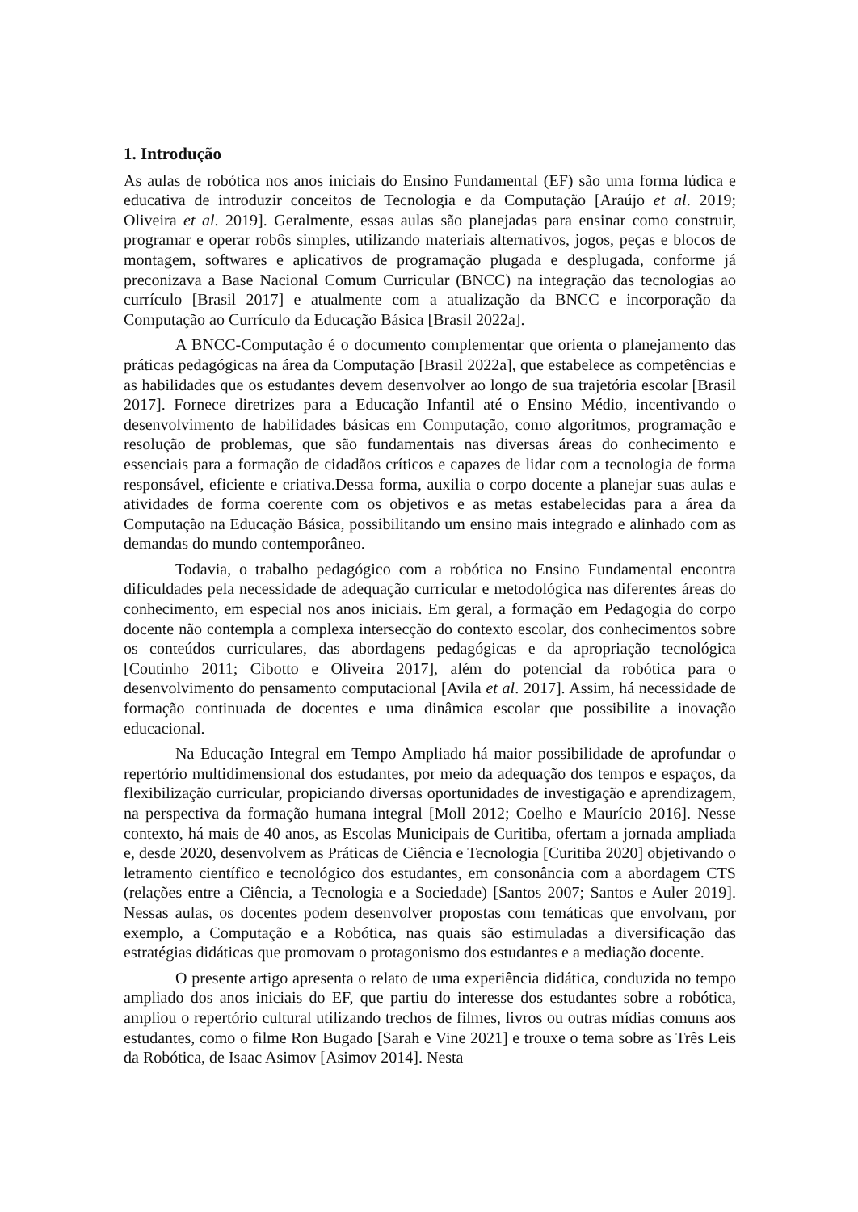1. Introdução
As aulas de robótica nos anos iniciais do Ensino Fundamental (EF) são uma forma lúdica e educativa de introduzir conceitos de Tecnologia e da Computação [Araújo et al. 2019; Oliveira et al. 2019]. Geralmente, essas aulas são planejadas para ensinar como construir, programar e operar robôs simples, utilizando materiais alternativos, jogos, peças e blocos de montagem, softwares e aplicativos de programação plugada e desplugada, conforme já preconizava a Base Nacional Comum Curricular (BNCC) na integração das tecnologias ao currículo [Brasil 2017] e atualmente com a atualização da BNCC e incorporação da Computação ao Currículo da Educação Básica [Brasil 2022a].
A BNCC-Computação é o documento complementar que orienta o planejamento das práticas pedagógicas na área da Computação [Brasil 2022a], que estabelece as competências e as habilidades que os estudantes devem desenvolver ao longo de sua trajetória escolar [Brasil 2017]. Fornece diretrizes para a Educação Infantil até o Ensino Médio, incentivando o desenvolvimento de habilidades básicas em Computação, como algoritmos, programação e resolução de problemas, que são fundamentais nas diversas áreas do conhecimento e essenciais para a formação de cidadãos críticos e capazes de lidar com a tecnologia de forma responsável, eficiente e criativa.Dessa forma, auxilia o corpo docente a planejar suas aulas e atividades de forma coerente com os objetivos e as metas estabelecidas para a área da Computação na Educação Básica, possibilitando um ensino mais integrado e alinhado com as demandas do mundo contemporâneo.
Todavia, o trabalho pedagógico com a robótica no Ensino Fundamental encontra dificuldades pela necessidade de adequação curricular e metodológica nas diferentes áreas do conhecimento, em especial nos anos iniciais. Em geral, a formação em Pedagogia do corpo docente não contempla a complexa intersecção do contexto escolar, dos conhecimentos sobre os conteúdos curriculares, das abordagens pedagógicas e da apropriação tecnológica [Coutinho 2011; Cibotto e Oliveira 2017], além do potencial da robótica para o desenvolvimento do pensamento computacional [Avila et al. 2017]. Assim, há necessidade de formação continuada de docentes e uma dinâmica escolar que possibilite a inovação educacional.
Na Educação Integral em Tempo Ampliado há maior possibilidade de aprofundar o repertório multidimensional dos estudantes, por meio da adequação dos tempos e espaços, da flexibilização curricular, propiciando diversas oportunidades de investigação e aprendizagem, na perspectiva da formação humana integral [Moll 2012; Coelho e Maurício 2016]. Nesse contexto, há mais de 40 anos, as Escolas Municipais de Curitiba, ofertam a jornada ampliada e, desde 2020, desenvolvem as Práticas de Ciência e Tecnologia [Curitiba 2020] objetivando o letramento científico e tecnológico dos estudantes, em consonância com a abordagem CTS (relações entre a Ciência, a Tecnologia e a Sociedade) [Santos 2007; Santos e Auler 2019]. Nessas aulas, os docentes podem desenvolver propostas com temáticas que envolvam, por exemplo, a Computação e a Robótica, nas quais são estimuladas a diversificação das estratégias didáticas que promovam o protagonismo dos estudantes e a mediação docente.
O presente artigo apresenta o relato de uma experiência didática, conduzida no tempo ampliado dos anos iniciais do EF, que partiu do interesse dos estudantes sobre a robótica, ampliou o repertório cultural utilizando trechos de filmes, livros ou outras mídias comuns aos estudantes, como o filme Ron Bugado [Sarah e Vine 2021] e trouxe o tema sobre as Três Leis da Robótica, de Isaac Asimov [Asimov 2014]. Nesta